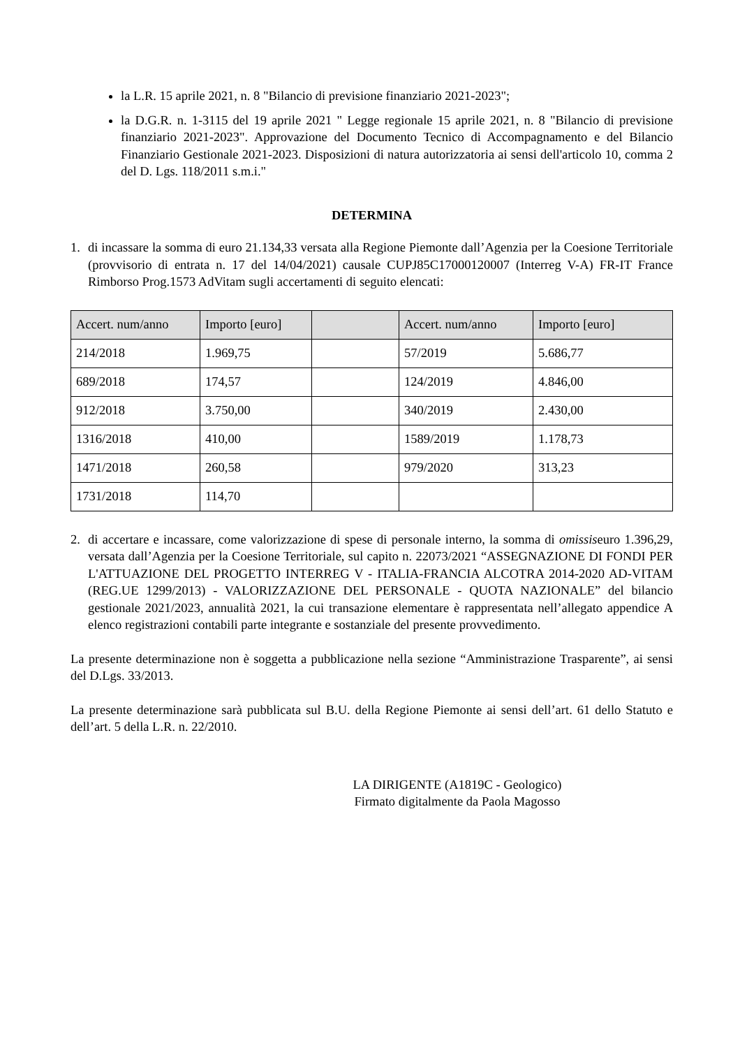la L.R. 15 aprile 2021, n. 8 "Bilancio di previsione finanziario 2021-2023";
la D.G.R. n. 1-3115 del 19 aprile 2021 " Legge regionale 15 aprile 2021, n. 8 "Bilancio di previsione finanziario 2021-2023". Approvazione del Documento Tecnico di Accompagnamento e del Bilancio Finanziario Gestionale 2021-2023. Disposizioni di natura autorizzatoria ai sensi dell'articolo 10, comma 2 del D. Lgs. 118/2011 s.m.i."
DETERMINA
1. di incassare la somma di euro 21.134,33 versata alla Regione Piemonte dall’Agenzia per la Coesione Territoriale (provvisorio di entrata n. 17 del 14/04/2021) causale CUPJ85C17000120007 (Interreg V-A) FR-IT France Rimborso Prog.1573 AdVitam sugli accertamenti di seguito elencati:
| Accert. num/anno | Importo [euro] | | Accert. num/anno | Importo [euro] |
| --- | --- | --- | --- | --- |
| 214/2018 | 1.969,75 | | 57/2019 | 5.686,77 |
| 689/2018 | 174,57 | | 124/2019 | 4.846,00 |
| 912/2018 | 3.750,00 | | 340/2019 | 2.430,00 |
| 1316/2018 | 410,00 | | 1589/2019 | 1.178,73 |
| 1471/2018 | 260,58 | | 979/2020 | 313,23 |
| 1731/2018 | 114,70 | | | |
2. di accertare e incassare, come valorizzazione di spese di personale interno, la somma di omissiseuro 1.396,29, versata dall’Agenzia per la Coesione Territoriale, sul capito n. 22073/2021 “ASSEGNAZIONE DI FONDI PER L'ATTUAZIONE DEL PROGETTO INTERREG V - ITALIA-FRANCIA ALCOTRA 2014-2020 AD-VITAM (REG.UE 1299/2013) - VALORIZZAZIONE DEL PERSONALE - QUOTA NAZIONALE” del bilancio gestionale 2021/2023, annualità 2021, la cui transazione elementare è rappresentata nell’allegato appendice A elenco registrazioni contabili parte integrante e sostanziale del presente provvedimento.
La presente determinazione non è soggetta a pubblicazione nella sezione “Amministrazione Trasparente”, ai sensi del D.Lgs. 33/2013.
La presente determinazione sarà pubblicata sul B.U. della Regione Piemonte ai sensi dell’art. 61 dello Statuto e dell’art. 5 della L.R. n. 22/2010.
LA DIRIGENTE (A1819C - Geologico)
Firmato digitalmente da Paola Magosso